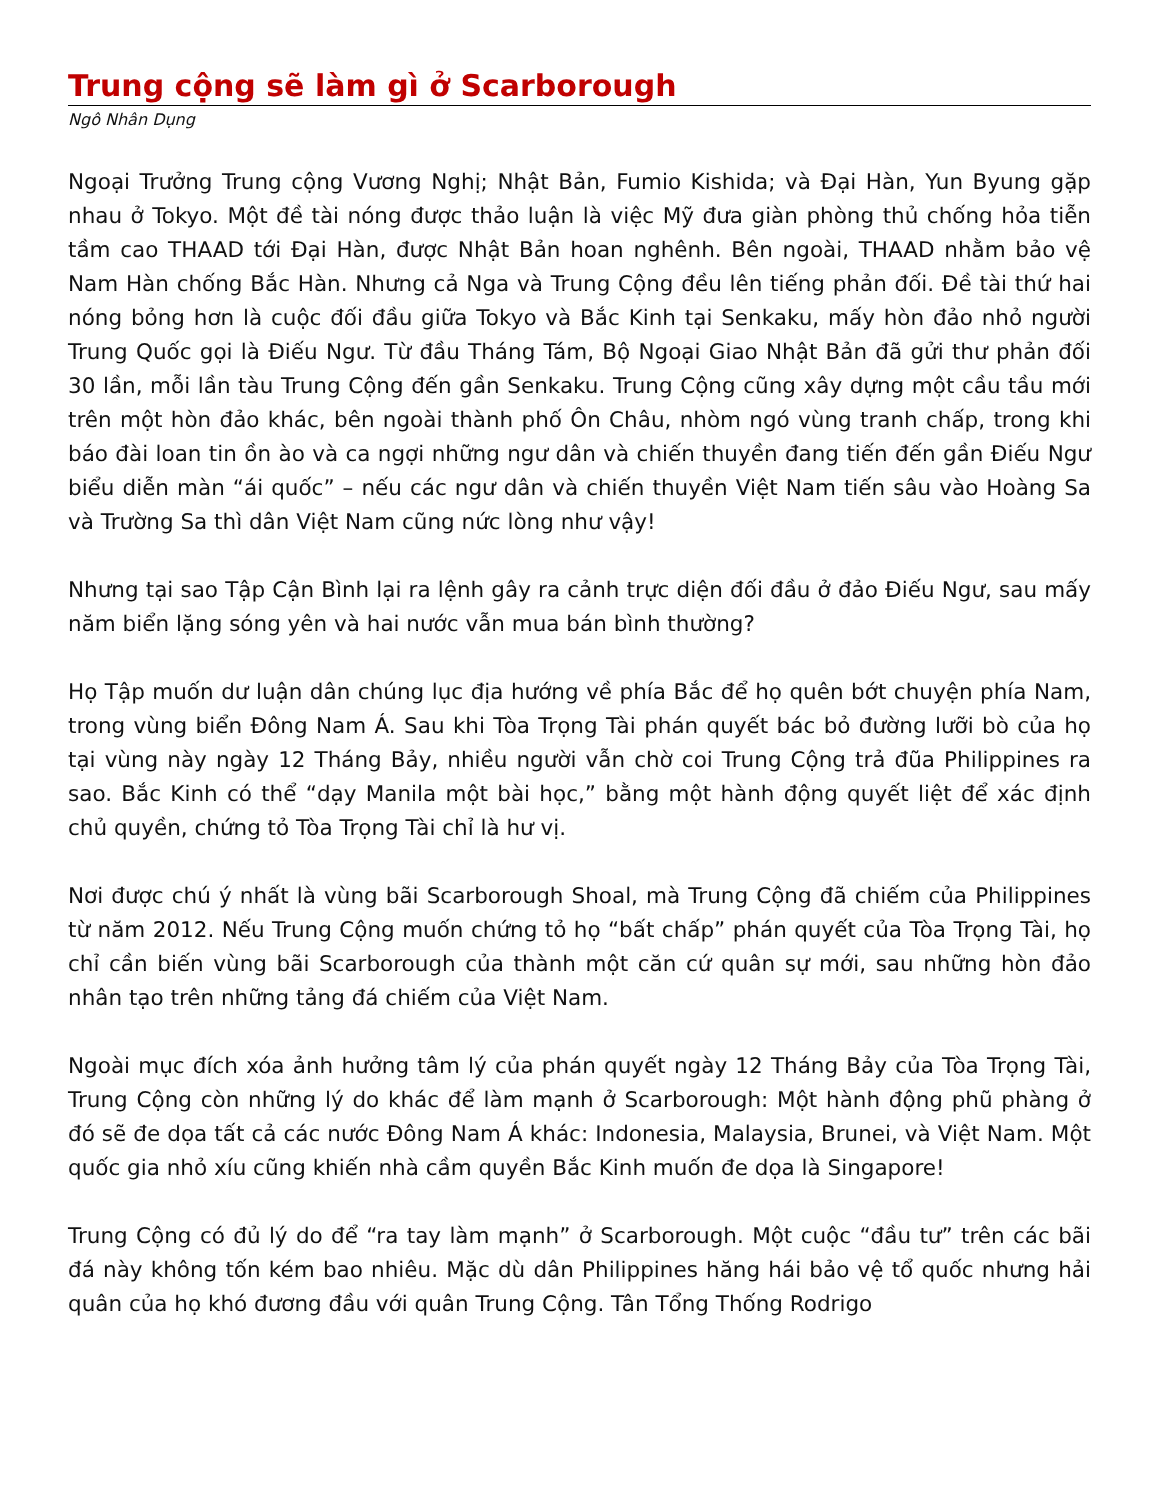Trung cộng sẽ làm gì ở Scarborough
Ngô Nhân Dụng
Ngoại Trưởng Trung cộng Vương Nghị; Nhật Bản, Fumio Kishida; và Đại Hàn, Yun Byung gặp nhau ở Tokyo. Một đề tài nóng được thảo luận là việc Mỹ đưa giàn phòng thủ chống hỏa tiễn tầm cao THAAD tới Đại Hàn, được Nhật Bản hoan nghênh. Bên ngoài, THAAD nhằm bảo vệ Nam Hàn chống Bắc Hàn. Nhưng cả Nga và Trung Cộng đều lên tiếng phản đối. Đề tài thứ hai nóng bỏng hơn là cuộc đối đầu giữa Tokyo và Bắc Kinh tại Senkaku, mấy hòn đảo nhỏ người Trung Quốc gọi là Điếu Ngư. Từ đầu Tháng Tám, Bộ Ngoại Giao Nhật Bản đã gửi thư phản đối 30 lần, mỗi lần tàu Trung Cộng đến gần Senkaku. Trung Cộng cũng xây dựng một cầu tầu mới trên một hòn đảo khác, bên ngoài thành phố Ôn Châu, nhòm ngó vùng tranh chấp, trong khi báo đài loan tin ồn ào và ca ngợi những ngư dân và chiến thuyền đang tiến đến gần Điếu Ngư biểu diễn màn “ái quốc” – nếu các ngư dân và chiến thuyền Việt Nam tiến sâu vào Hoàng Sa và Trường Sa thì dân Việt Nam cũng nức lòng như vậy!
Nhưng tại sao Tập Cận Bình lại ra lệnh gây ra cảnh trực diện đối đầu ở đảo Điếu Ngư, sau mấy năm biển lặng sóng yên và hai nước vẫn mua bán bình thường?
Họ Tập muốn dư luận dân chúng lục địa hướng về phía Bắc để họ quên bớt chuyện phía Nam, trong vùng biển Đông Nam Á. Sau khi Tòa Trọng Tài phán quyết bác bỏ đường lưỡi bò của họ tại vùng này ngày 12 Tháng Bảy, nhiều người vẫn chờ coi Trung Cộng trả đũa Philippines ra sao. Bắc Kinh có thể “dạy Manila một bài học,” bằng một hành động quyết liệt để xác định chủ quyền, chứng tỏ Tòa Trọng Tài chỉ là hư vị.
Nơi được chú ý nhất là vùng bãi Scarborough Shoal, mà Trung Cộng đã chiếm của Philippines từ năm 2012. Nếu Trung Cộng muốn chứng tỏ họ “bất chấp” phán quyết của Tòa Trọng Tài, họ chỉ cần biến vùng bãi Scarborough của thành một căn cứ quân sự mới, sau những hòn đảo nhân tạo trên những tảng đá chiếm của Việt Nam.
Ngoài mục đích xóa ảnh hưởng tâm lý của phán quyết ngày 12 Tháng Bảy của Tòa Trọng Tài, Trung Cộng còn những lý do khác để làm mạnh ở Scarborough: Một hành động phũ phàng ở đó sẽ đe dọa tất cả các nước Đông Nam Á khác: Indonesia, Malaysia, Brunei, và Việt Nam. Một quốc gia nhỏ xíu cũng khiến nhà cầm quyền Bắc Kinh muốn đe dọa là Singapore!
Trung Cộng có đủ lý do để “ra tay làm mạnh” ở Scarborough. Một cuộc “đầu tư” trên các bãi đá này không tốn kém bao nhiêu. Mặc dù dân Philippines hăng hái bảo vệ tổ quốc nhưng hải quân của họ khó đương đầu với quân Trung Cộng. Tân Tổng Thống Rodrigo